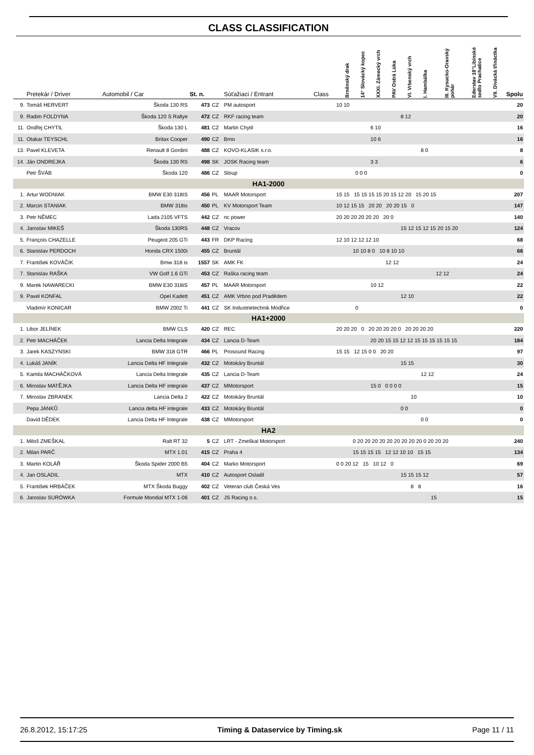CLASS CLASSIFICATION
| | Pretekár / Driver | Automobil / Car | St. n. | | Súťažiaci / Entrant | Class | Brněnský drak | 14° Slovácký kopec | XXXI. Zámecký vrch | PAV Ostrá Lúka | VI. Vrbenský vrch | I. Hambálka | III. Kysucko-Oravský pohár | Ederstav 18°Libínské sedlo Prachatice | VII. Divácká třináctka | Spolu |
| --- | --- | --- | --- | --- | --- | --- | --- | --- | --- | --- | --- | --- | --- | --- | --- | --- |
| 9. | Tomáš HERVERT | Škoda 130 RS | 473 | CZ | PM autosport | | 10 10 | | | | | | | | | 20 |
| 9. | Radim FOLDYNA | Škoda 120 S Rallye | 472 | CZ | RKF racing team | | 8 12 | | | | | | | | | 20 |
| 11. | Ondřej CHYTIL | Škoda 130 L | 481 | CZ | Martin Chytil | | 6 10 | | | | | | | | | 16 |
| 11. | Otakar TEYSCHL | Britax Cooper | 490 | CZ | Brno | | 10 6 | | | | | | | | | 16 |
| 13. | Pavel KLEVETA | Renault 8 Gordini | 488 | CZ | KOVO-KLASIK s.r.o. | | 8 0 | | | | | | | | | 8 |
| 14. | Ján ONDREJKA | Škoda 130 RS | 498 | SK | JOSK Racing team | | 3 3 | | | | | | | | | 6 |
| | Petr ŠVÁB | Škoda 120 | 486 | CZ | Sloup | | 0 0 0 | | | | | | | | | 0 |
| HA1-2000 | | | | | | | | | | | | | | | | |
| 1. | Artur WODNIAK | BMW E30 318IS | 456 | PL | MAAR Motorsport | | 15 15 15 15 15 15 20 15 12 20 15 20 15 | | | | | | | | | 207 |
| 2. | Marcin STANIAK | BMW 318is | 450 | PL | KV Motorsport Team | | 10 12 15 15 20 20 20 20 15 0 | | | | | | | | | 147 |
| 3. | Petr NĚMEC | Lada 2105 VFTS | 442 | CZ | nc power | | 20 20 20 20 20 20 20 0 | | | | | | | | | 140 |
| 4. | Jaroslav MIKEŠ | Škoda 130RS | 448 | CZ | Vracov | | 15 12 15 12 15 20 15 20 | | | | | | | | | 124 |
| 5. | François CHAZELLE | Peugeot 205 GTi | 443 | FR | DKP Racing | | 12 10 12 12 12 10 | | | | | | | | | 68 |
| 6. | Stanislav PERDOCH | Honda CRX 1500i | 455 | CZ | Bruntál | | 10 10 8 0 10 8 10 10 | | | | | | | | | 66 |
| 7. | František KOVÁČIK | Bmw 318 is | 1557 | SK | AMK FK | | 12 12 | | | | | | | | | 24 |
| 7. | Stanislav RAŠKA | VW Golf 1.6 GTi | 453 | CZ | Raška racing team | | 12 12 | | | | | | | | | 24 |
| 9. | Marek NAWARECKI | BMW E30 318iS | 457 | PL | MAAR Motorsport | | 10 12 | | | | | | | | | 22 |
| 9. | Pavel KONFAL | Opel Kadett | 451 | CZ | AMK Vrbno pod Pradědem | | 12 10 | | | | | | | | | 22 |
| | Vladimír KONICAR | BMW 2002 Ti | 441 | CZ | SK Industrietechnik Modřice | | 0 | | | | | | | | | 0 |
| HA1+2000 | | | | | | | | | | | | | | | | |
| 1. | Libor JELÍNEK | BMW CLS | 420 | CZ | REC | | 20 20 20 0 20 20 20 20 0 20 20 20 20 | | | | | | | | | 220 |
| 2. | Petr MACHÁČEK | Lancia Delta Integrale | 434 | CZ | Lancia D-Team | | 20 20 15 15 12 12 15 15 15 15 15 15 | | | | | | | | | 184 |
| 3. | Jarek KASZYNSKI | BMW 318 GTR | 466 | PL | Prosound Racing | | 15 15 12 15 0 0 20 20 | | | | | | | | | 97 |
| 4. | Lukáš JANÍK | Lancia Delta HF Integrale | 432 | CZ | Motokáry Bruntál | | 15 15 | | | | | | | | | 30 |
| 5. | Kamila MACHÁČKOVÁ | Lancia Delta Integrale | 435 | CZ | Lancia D-Team | | 12 12 | | | | | | | | | 24 |
| 6. | Miroslav MATĚJKA | Lancia Delta HF integrale | 437 | CZ | MMotorsport | | 15 0 0 0 0 0 | | | | | | | | | 15 |
| 7. | Miroslav ZBRANEK | Lancia Delta 2 | 422 | CZ | Motokáry Bruntál | | 10 | | | | | | | | | 10 |
| | Pepa JANKŮ | Lancia delta HF integrale | 433 | CZ | Motokáry Bruntál | | 0 0 | | | | | | | | | 0 |
| | David DĚDEK | Lancia Delta HF Integrale | 438 | CZ | MMotorsport | | 0 0 | | | | | | | | | 0 |
| HA2 | | | | | | | | | | | | | | | | |
| 1. | Miloš ZMEŠKAL | Ralt RT 32 | 5 | CZ | LRT - Zmeškal Motorsport | | 0 20 20 20 20 20 20 20 20 20 0 20 20 20 | | | | | | | | | 240 |
| 2. | Milan PARČ | MTX 1.01 | 415 | CZ | Praha 4 | | 15 15 15 15 12 12 10 10 15 15 | | | | | | | | | 134 |
| 3. | Martin KOLÁŘ | Škoda Spider 2000 B5 | 404 | CZ | Marko Motorsport | | 0 0 20 12 15 10 12 0 | | | | | | | | | 69 |
| 4. | Jan OSLADIL | MTX | 410 | CZ | Autosport Osladil | | 15 15 15 12 | | | | | | | | | 57 |
| 5. | František HRBÁČEK | MTX Škoda Buggy | 402 | CZ | Veteran club Česká Ves | | 8 8 | | | | | | | | | 16 |
| 6. | Jaroslav SURÓWKA | Formule Mondial MTX 1-06 | 401 | CZ | JS Racing o.s. | | 15 | | | | | | | | | 15 |
26.8.2012, 15:17:25 Timing & Dataservice by Timing.sk Page 11 / 11